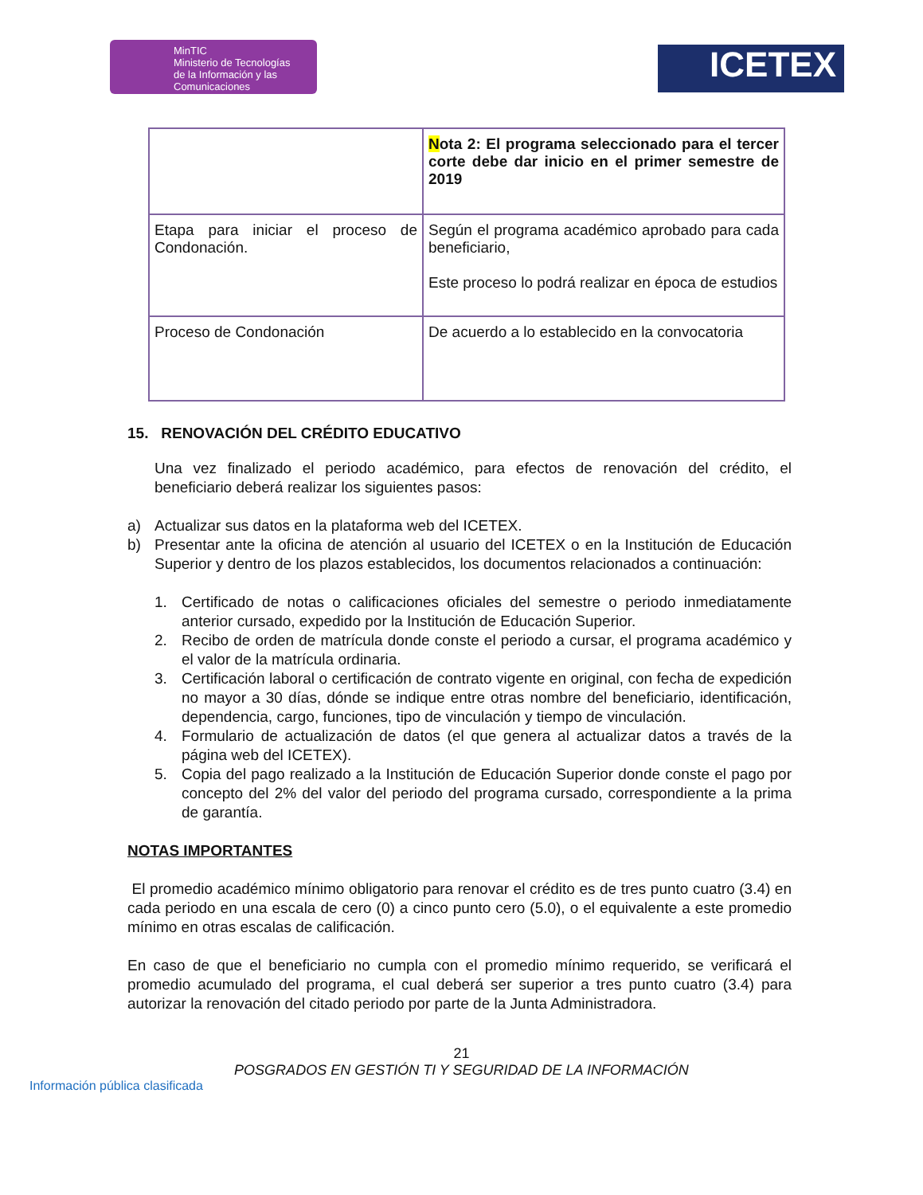MinTIC
Ministerio de Tecnologías
de la Información y las Comunicaciones
ICETEX
| | N ota 2: El programa seleccionado para el tercer corte debe dar inicio en el primer semestre de 2019 |
| Etapa para iniciar el proceso de Condonación. | Según el programa académico aprobado para cada beneficiario, Este proceso lo podrá realizar en época de estudios |
| Proceso de Condonación | De acuerdo a lo establecido en la convocatoria |
15. RENOVACIÓN DEL CRÉDITO EDUCATIVO
Una vez finalizado el periodo académico, para efectos de renovación del crédito, el beneficiario deberá realizar los siguientes pasos:
a) Actualizar sus datos en la plataforma web del ICETEX.
b) Presentar ante la oficina de atención al usuario del ICETEX o en la Institución de Educación Superior y dentro de los plazos establecidos, los documentos relacionados a continuación:
1. Certificado de notas o calificaciones oficiales del semestre o periodo inmediatamente anterior cursado, expedido por la Institución de Educación Superior.
2. Recibo de orden de matrícula donde conste el periodo a cursar, el programa académico y el valor de la matrícula ordinaria.
3. Certificación laboral o certificación de contrato vigente en original, con fecha de expedición no mayor a 30 días, dónde se indique entre otras nombre del beneficiario, identificación, dependencia, cargo, funciones, tipo de vinculación y tiempo de vinculación.
4. Formulario de actualización de datos (el que genera al actualizar datos a través de la página web del ICETEX).
5. Copia del pago realizado a la Institución de Educación Superior donde conste el pago por concepto del 2% del valor del periodo del programa cursado, correspondiente a la prima de garantía.
NOTAS IMPORTANTES
El promedio académico mínimo obligatorio para renovar el crédito es de tres punto cuatro (3.4) en cada periodo en una escala de cero (0) a cinco punto cero (5.0), o el equivalente a este promedio mínimo en otras escalas de calificación.
En caso de que el beneficiario no cumpla con el promedio mínimo requerido, se verificará el promedio acumulado del programa, el cual deberá ser superior a tres punto cuatro (3.4) para autorizar la renovación del citado periodo por parte de la Junta Administradora.
21
POSGRADOS EN GESTIÓN TI Y SEGURIDAD DE LA INFORMACIÓN
Información pública clasificada